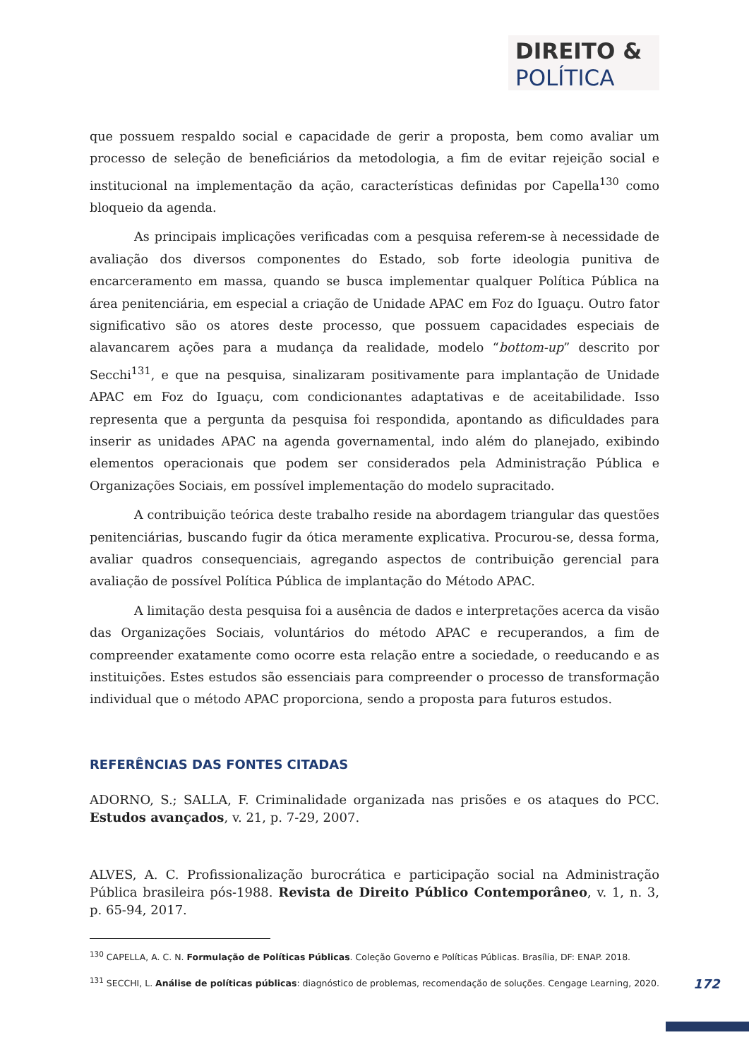DIREITO &
POLÍTICA
que possuem respaldo social e capacidade de gerir a proposta, bem como avaliar um processo de seleção de beneficiários da metodologia, a fim de evitar rejeição social e institucional na implementação da ação, características definidas por Capella<sup>130</sup> como bloqueio da agenda.
As principais implicações verificadas com a pesquisa referem-se à necessidade de avaliação dos diversos componentes do Estado, sob forte ideologia punitiva de encarceramento em massa, quando se busca implementar qualquer Política Pública na área penitenciária, em especial a criação de Unidade APAC em Foz do Iguaçu. Outro fator significativo são os atores deste processo, que possuem capacidades especiais de alavancarem ações para a mudança da realidade, modelo “bottom-up” descrito por Secchi<sup>131</sup>, e que na pesquisa, sinalizaram positivamente para implantação de Unidade APAC em Foz do Iguaçu, com condicionantes adaptativas e de aceitabilidade. Isso representa que a pergunta da pesquisa foi respondida, apontando as dificuldades para inserir as unidades APAC na agenda governamental, indo além do planejado, exibindo elementos operacionais que podem ser considerados pela Administração Pública e Organizações Sociais, em possível implementação do modelo supracitado.
A contribuição teórica deste trabalho reside na abordagem triangular das questões penitenciárias, buscando fugir da ótica meramente explicativa. Procurou-se, dessa forma, avaliar quadros consequenciais, agregando aspectos de contribuição gerencial para avaliação de possível Política Pública de implantação do Método APAC.
A limitação desta pesquisa foi a ausência de dados e interpretações acerca da visão das Organizações Sociais, voluntários do método APAC e recuperandos, a fim de compreender exatamente como ocorre esta relação entre a sociedade, o reeducando e as instituições. Estes estudos são essenciais para compreender o processo de transformação individual que o método APAC proporciona, sendo a proposta para futuros estudos.
REFERÊNCIAS DAS FONTES CITADAS
ADORNO, S.; SALLA, F. Criminalidade organizada nas prisões e os ataques do PCC. Estudos avançados, v. 21, p. 7-29, 2007.
ALVES, A. C. Profissionalização burocrática e participação social na Administração Pública brasileira pós-1988. Revista de Direito Público Contemporâneo, v. 1, n. 3, p. 65-94, 2017.
<sup>130</sup> CAPELLA, A. C. N. Formulação de Políticas Públicas. Coleção Governo e Políticas Públicas. Brasília, DF: ENAP. 2018.
<sup>131</sup> SECCHI, L. Análise de políticas públicas: diagnóstico de problemas, recomendação de soluções. Cengage Learning, 2020.
172